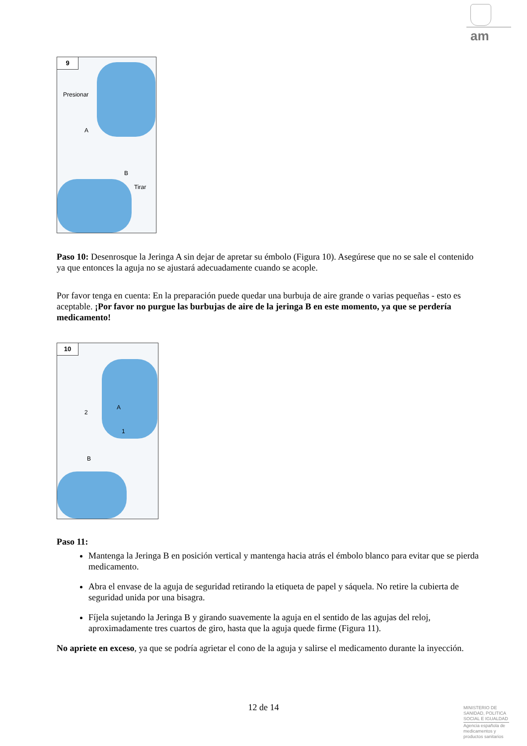am
9
Presionar
A
B
Tirar
Paso 10: Desenrosque la Jeringa A sin dejar de apretar su émbolo (Figura 10). Asegúrese que no se sale el contenido ya que entonces la aguja no se ajustará adecuadamente cuando se acople.
Por favor tenga en cuenta: En la preparación puede quedar una burbuja de aire grande o varias pequeñas - esto es aceptable. ¡Por favor no purgue las burbujas de aire de la jeringa B en este momento, ya que se perdería medicamento!
10
2
A
1
B
Paso 11:
Mantenga la Jeringa B en posición vertical y mantenga hacia atrás el émbolo blanco para evitar que se pierda medicamento.
Abra el envase de la aguja de seguridad retirando la etiqueta de papel y sáquela. No retire la cubierta de seguridad unida por una bisagra.
Fíjela sujetando la Jeringa B y girando suavemente la aguja en el sentido de las agujas del reloj, aproximadamente tres cuartos de giro, hasta que la aguja quede firme (Figura 11).
No apriete en exceso, ya que se podría agrietar el cono de la aguja y salirse el medicamento durante la inyección.
12 de 14
MINISTERIO DE SANIDAD, POLITICA SOCIAL E IGUALDAD
Agencia española de medicamentos y productos sanitarios